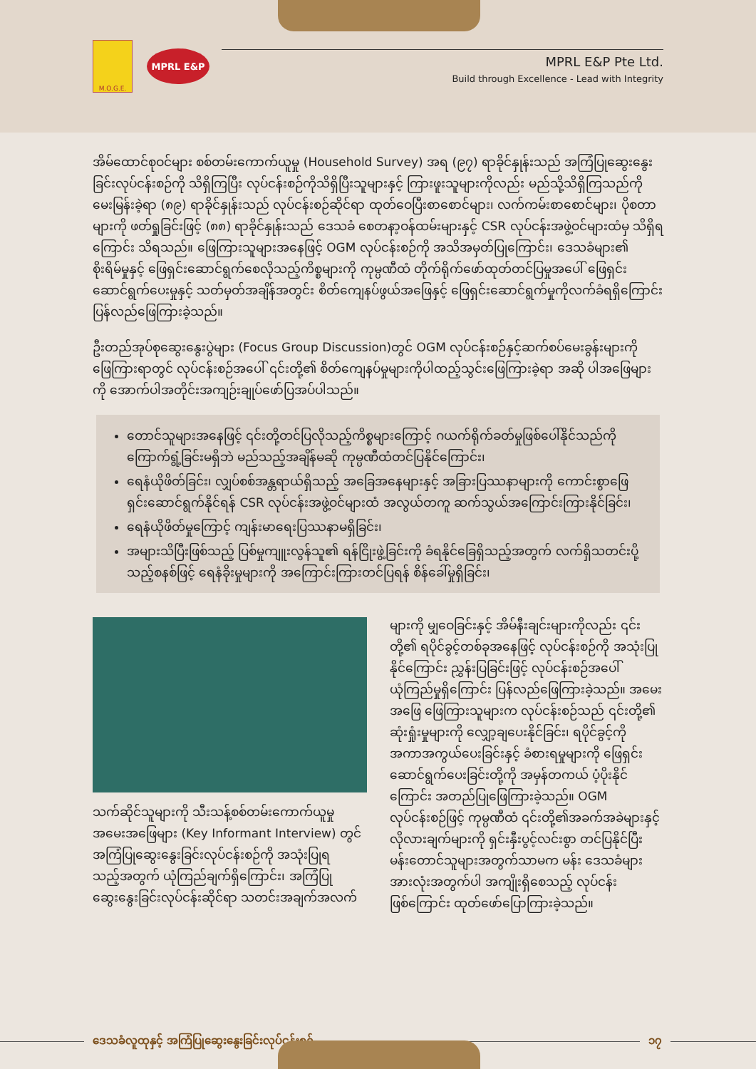M.O.G.E.
MPRL E&P
MPRL E&P Pte Ltd.
Build through Excellence - Lead with Integrity
အိမ်ထောင်စုဝင်များ စစ်တမ်းကောက်ယူမှု (Household Survey) အရ (၉၇) ရာခိုင်နှုန်းသည် အကြံပြုဆွေးနွေးခြင်းလုပ်ငန်းစဉ်ကို သိရှိကြပြီး လုပ်ငန်းစဉ်ကိုသိရှိပြီးသူများနှင့် ကြားဖူးသူများကိုလည်း မည်သို့သိရှိကြသည်ကို မေးမြန်းခဲ့ရာ (၈၉) ရာခိုင်နှုန်းသည် လုပ်ငန်းစဉ်ဆိုင်ရာ ထုတ်ဝေပြီးစာစောင်များ၊ လက်ကမ်းစာစောင်များ၊ ပိုစတာများကို ဖတ်ရှုခြင်းဖြင့် (၈၈) ရာခိုင်နှုန်းသည် ဒေသခံ စေတနာ့ဝန်ထမ်းများနှင့် CSR လုပ်ငန်းအဖွဲ့ဝင်များထံမှ သိရှိရကြောင်း သိရသည်။ ဖြေကြားသူများအနေဖြင့် OGM လုပ်ငန်းစဉ်ကို အသိအမှတ်ပြုကြောင်း၊ ဒေသခံများ၏ စိုးရိမ်မှုနှင့် ဖြေရှင်းဆောင်ရွက်စေလိုသည့်ကိစ္စများကို ကုမ္ပဏီထံ တိုက်ရိုက်ဖော်ထုတ်တင်ပြမှုအပေါ် ဖြေရှင်းဆောင်ရွက်ပေးမှုနှင့် သတ်မှတ်အချိန်အတွင်း စိတ်ကျေနပ်ဖွယ်အဖြေနှင့် ဖြေရှင်းဆောင်ရွက်မှုကိုလက်ခံရရှိကြောင်း ပြန်လည်ဖြေကြားခဲ့သည်။
ဦးတည်အုပ်စုဆွေးနွေးပွဲများ (Focus Group Discussion)တွင် OGM လုပ်ငန်းစဉ်နှင့်ဆက်စပ်မေးခွန်းများကို ဖြေကြားရာတွင် လုပ်ငန်းစဉ်အပေါ် ၎င်းတို့၏ စိတ်ကျေနပ်မှုများကိုပါထည့်သွင်းဖြေကြားခဲ့ရာ အဆို ပါအဖြေများကို အောက်ပါအတိုင်းအကျဉ်းချုပ်ဖော်ပြအပ်ပါသည်။
တောင်သူများအနေဖြင့် ၎င်းတို့တင်ပြလိုသည့်ကိစ္စများကြောင့် ဂယက်ရိုက်ခတ်မှုဖြစ်ပေါ်နိုင်သည်ကို ကြောက်ရွံ့ခြင်းမရှိဘဲ မည်သည့်အချိန်မဆို ကုမ္ပဏီထံတင်ပြနိုင်ကြောင်း၊
ရေနံယိုဖိတ်ခြင်း၊ လျှပ်စစ်အန္တရာယ်ရှိသည့် အခြေအနေများနှင့် အခြားပြဿနာများကို ကောင်းစွာဖြေရှင်းဆောင်ရွက်နိုင်ရန် CSR လုပ်ငန်းအဖွဲ့ဝင်များထံ အလွယ်တကူ ဆက်သွယ်အကြောင်းကြားနိုင်ခြင်း၊
ရေနံယိုဖိတ်မှုကြောင့် ကျန်းမာရေးပြဿနာမရှိခြင်း၊
အများသိပြီးဖြစ်သည့် ပြစ်မှုကျူးလွန်သူ၏ ရန်ငြိုးဖွဲ့ခြင်းကို ခံရနိုင်ခြေရှိသည့်အတွက် လက်ရှိသတင်းပို့သည့်စနစ်ဖြင့် ရေနံခိုးမှုများကို အကြောင်းကြားတင်ပြရန် စိန်ခေါ်မှုရှိခြင်း၊
သက်ဆိုင်သူများကို သီးသန့်စစ်တမ်းကောက်ယူမှုအမေးအဖြေများ (Key Informant Interview) တွင် အကြံပြုဆွေးနွေးခြင်းလုပ်ငန်းစဉ်ကို အသုံးပြုရသည့်အတွက် ယုံကြည်ချက်ရှိကြောင်း၊ အကြံပြုဆွေးနွေးခြင်းလုပ်ငန်းဆိုင်ရာ သတင်းအချက်အလက်
များကို မျှဝေခြင်းနှင့် အိမ်နီးချင်းများကိုလည်း ၎င်းတို့၏ ရပိုင်ခွင့်တစ်ခုအနေဖြင့် လုပ်ငန်းစဉ်ကို အသုံးပြုနိုင်ကြောင်း ညွှန်းပြခြင်းဖြင့် လုပ်ငန်းစဉ်အပေါ် ယုံကြည်မှုရှိကြောင်း ပြန်လည်ဖြေကြားခဲ့သည်။ အမေးအဖြေ ဖြေကြားသူများက လုပ်ငန်းစဉ်သည် ၎င်းတို့၏ ဆုံးရှုံးမှုများကို လျှော့ချပေးနိုင်ခြင်း၊ ရပိုင်ခွင့်ကို အကာအကွယ်ပေးခြင်းနှင့် ခံစားရမှုများကို ဖြေရှင်းဆောင်ရွက်ပေးခြင်းတို့ကို အမှန်တကယ် ပံ့ပိုးနိုင်ကြောင်း အတည်ပြုဖြေကြားခဲ့သည်။ OGM လုပ်ငန်းစဉ်ဖြင့် ကုမ္ပဏီထံ ၎င်းတို့၏အခက်အခဲများနှင့်လိုလားချက်များကို ရှင်းနှီးပွင့်လင်းစွာ တင်ပြနိုင်ပြီး မန်းတောင်သူများအတွက်သာမက မန်း ဒေသခံများအားလုံးအတွက်ပါ အကျိုးရှိစေသည့် လုပ်ငန်းဖြစ်ကြောင်း ထုတ်ဖော်ပြောကြားခဲ့သည်။
ဒေသခံလူထုနှင့် အကြံပြုဆွေးနွေးခြင်းလုပ်ငန်းစဉ် ၁၇